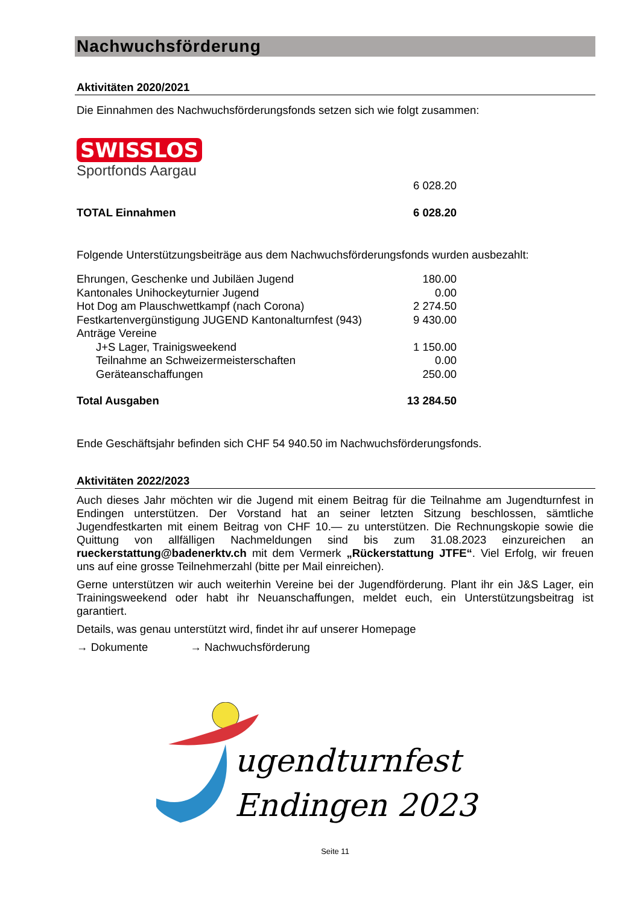Nachwuchsförderung
Aktivitäten 2020/2021
Die Einnahmen des Nachwuchsförderungsfonds setzen sich wie folgt zusammen:
SWISSLOS
Sportfonds Aargau
| | 6 028.20 |
| TOTAL Einnahmen | 6 028.20 |
Folgende Unterstützungsbeiträge aus dem Nachwuchsförderungsfonds wurden ausbezahlt:
| Ehrungen, Geschenke und Jubiläen Jugend | 180.00 |
| Kantonales Unihockeyturnier Jugend | 0.00 |
| Hot Dog am Plauschwettkampf (nach Corona) | 2 274.50 |
| Festkartenvergünstigung JUGEND Kantonalturnfest (943) | 9 430.00 |
| Anträge Vereine | |
| J+S Lager, Trainigsweekend | 1 150.00 |
| Teilnahme an Schweizermeisterschaften | 0.00 |
| Geräteanschaffungen | 250.00 |
| Total Ausgaben | 13 284.50 |
Ende Geschäftsjahr befinden sich CHF 54 940.50 im Nachwuchsförderungsfonds.
Aktivitäten 2022/2023
Auch dieses Jahr möchten wir die Jugend mit einem Beitrag für die Teilnahme am Jugendturnfest in Endingen unterstützen. Der Vorstand hat an seiner letzten Sitzung beschlossen, sämtliche Jugendfestkarten mit einem Beitrag von CHF 10.— zu unterstützen. Die Rechnungskopie sowie die Quittung von allfälligen Nachmeldungen sind bis zum 31.08.2023 einzureichen an rueckerstattung@badenerktv.ch mit dem Vermerk „Rückerstattung JTFE“. Viel Erfolg, wir freuen uns auf eine grosse Teilnehmerzahl (bitte per Mail einreichen).
Gerne unterstützen wir auch weiterhin Vereine bei der Jugendförderung. Plant ihr ein J&S Lager, ein Trainingsweekend oder habt ihr Neuanschaffungen, meldet euch, ein Unterstützungsbeitrag ist garantiert.
Details, was genau unterstützt wird, findet ihr auf unserer Homepage
→ Dokumente → Nachwuchsförderung
ugendturnfest
Endingen 2023
Seite 11